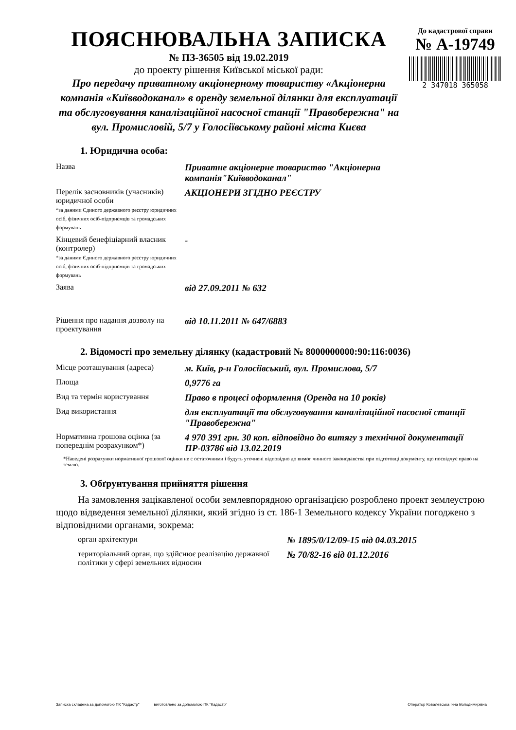ПОЯСНЮВАЛЬНА ЗАПИСКА
№ ПЗ-36505 від 19.02.2019
до проекту рішення Київської міської ради:
Про передачу приватному акціонерному товариству «Акціонерна компанія «Київводоканал» в оренду земельної ділянки для експлуатації та обслуговування каналізаційної насосної станції "Правобережна" на вул. Промисловій, 5/7 у Голосіївському районі міста Києва
До кадастрової справи
№ А-19749
2 347018 365058
1. Юридична особа:
| Назва | Приватне акціонерне товариство "Акціонерна компанія"Київводоканал" |
| Перелік засновників (учасників) юридичної особи *за даними Єдиного державного реєстру юридичних осіб, фізичних осіб-підприємців та громадських формувань | АКЦІОНЕРИ ЗГІДНО РЕЄСТРУ |
| Кінцевий бенефіціарний власник (контролер) *за даними Єдиного державного реєстру юридичних осіб, фізичних осіб-підприємців та громадських формувань | - |
| Заява | від 27.09.2011 № 632 |
| Рішення про надання дозволу на проектування | від 10.11.2011 № 647/6883 |
2. Відомості про земельну ділянку (кадастровий № 8000000000:90:116:0036)
| Місце розташування (адреса) | м. Київ, р-н Голосіївський, вул. Промислова, 5/7 |
| Площа | 0,9776 га |
| Вид та термін користування | Право в процесі оформлення (Оренда на 10 років) |
| Вид використання | для експлуатації та обслуговування каналізаційної насосної станції "Правобережна" |
| Нормативна грошова оцінка (за попереднім розрахунком*) | 4 970 391 грн. 30 коп. відповідно до витягу з технічної документації ПР-03786 від 13.02.2019 |
*Наведені розрахунки нормативної грошової оцінки не є остаточними і будуть уточнені відповідно до вимог чинного законодавства при підготовці документу, що посвідчує право на землю.
3. Обґрунтування прийняття рішення
На замовлення зацікавленої особи землевпорядною організацією розроблено проект землеустрою щодо відведення земельної ділянки, який згідно із ст. 186-1 Земельного кодексу України погоджено з відповідними органами, зокрема:
| орган архітектури | № 1895/0/12/09-15 від 04.03.2015 |
| територіальний орган, що здійснює реалізацію державної політики у сфері земельних відносин | № 70/82-16 від 01.12.2016 |
Записка складена за допомогою ПК "Кадастр" виготовлено за допомогою ПК "Кадастр" Оператор Ковалевська Інна Володимирівна